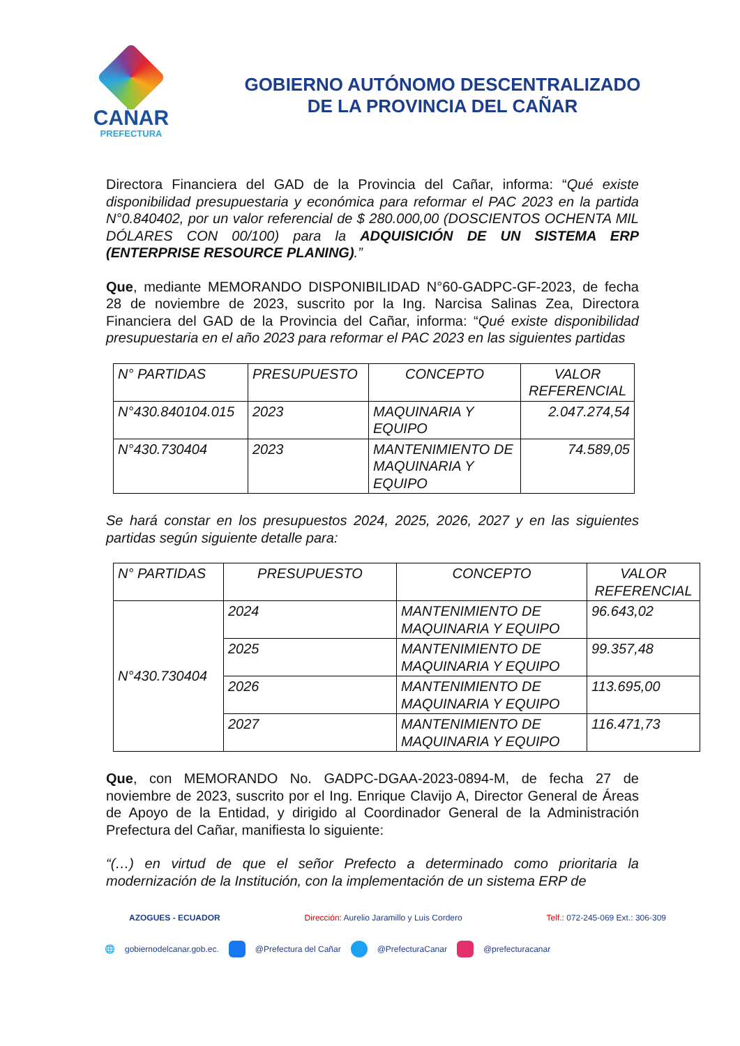CAÑAR
PREFECTURA
GOBIERNO AUTÓNOMO DESCENTRALIZADO
DE LA PROVINCIA DEL CAÑAR
Directora Financiera del GAD de la Provincia del Cañar, informa: “Qué existe disponibilidad presupuestaria y económica para reformar el PAC 2023 en la partida N°0.840402, por un valor referencial de $ 280.000,00 (DOSCIENTOS OCHENTA MIL DÓLARES CON 00/100) para la ADQUISICIÓN DE UN SISTEMA ERP (ENTERPRISE RESOURCE PLANING).”
Que, mediante MEMORANDO DISPONIBILIDAD N°60-GADPC-GF-2023, de fecha 28 de noviembre de 2023, suscrito por la Ing. Narcisa Salinas Zea, Directora Financiera del GAD de la Provincia del Cañar, informa: “Qué existe disponibilidad presupuestaria en el año 2023 para reformar el PAC 2023 en las siguientes partidas
| N° PARTIDAS | PRESUPUESTO | CONCEPTO | VALOR REFERENCIAL |
| --- | --- | --- | --- |
| N°430.840104.015 | 2023 | MAQUINARIA Y EQUIPO | 2.047.274,54 |
| N°430.730404 | 2023 | MANTENIMIENTO DE MAQUINARIA Y EQUIPO | 74.589,05 |
Se hará constar en los presupuestos 2024, 2025, 2026, 2027 y en las siguientes partidas según siguiente detalle para:
| N° PARTIDAS | PRESUPUESTO | CONCEPTO | VALOR REFERENCIAL |
| --- | --- | --- | --- |
| N°430.730404 | 2024 | MANTENIMIENTO DE MAQUINARIA Y EQUIPO | 96.643,02 |
| | 2025 | MANTENIMIENTO DE MAQUINARIA Y EQUIPO | 99.357,48 |
| | 2026 | MANTENIMIENTO DE MAQUINARIA Y EQUIPO | 113.695,00 |
| | 2027 | MANTENIMIENTO DE MAQUINARIA Y EQUIPO | 116.471,73 |
Que, con MEMORANDO No. GADPC-DGAA-2023-0894-M, de fecha 27 de noviembre de 2023, suscrito por el Ing. Enrique Clavijo A, Director General de Áreas de Apoyo de la Entidad, y dirigido al Coordinador General de la Administración Prefectura del Cañar, manifiesta lo siguiente:
“(…) en virtud de que el señor Prefecto a determinado como prioritaria la modernización de la Institución, con la implementación de un sistema ERP de
AZOGUES - ECUADOR Dirección: Aurelio Jaramillo y Luis Cordero Telf.: 072-245-069 Ext.: 306-309
🌐 gobiernodelcanar.gob.ec. @Prefectura del Cañar @PrefecturaCanar @prefecturacanar